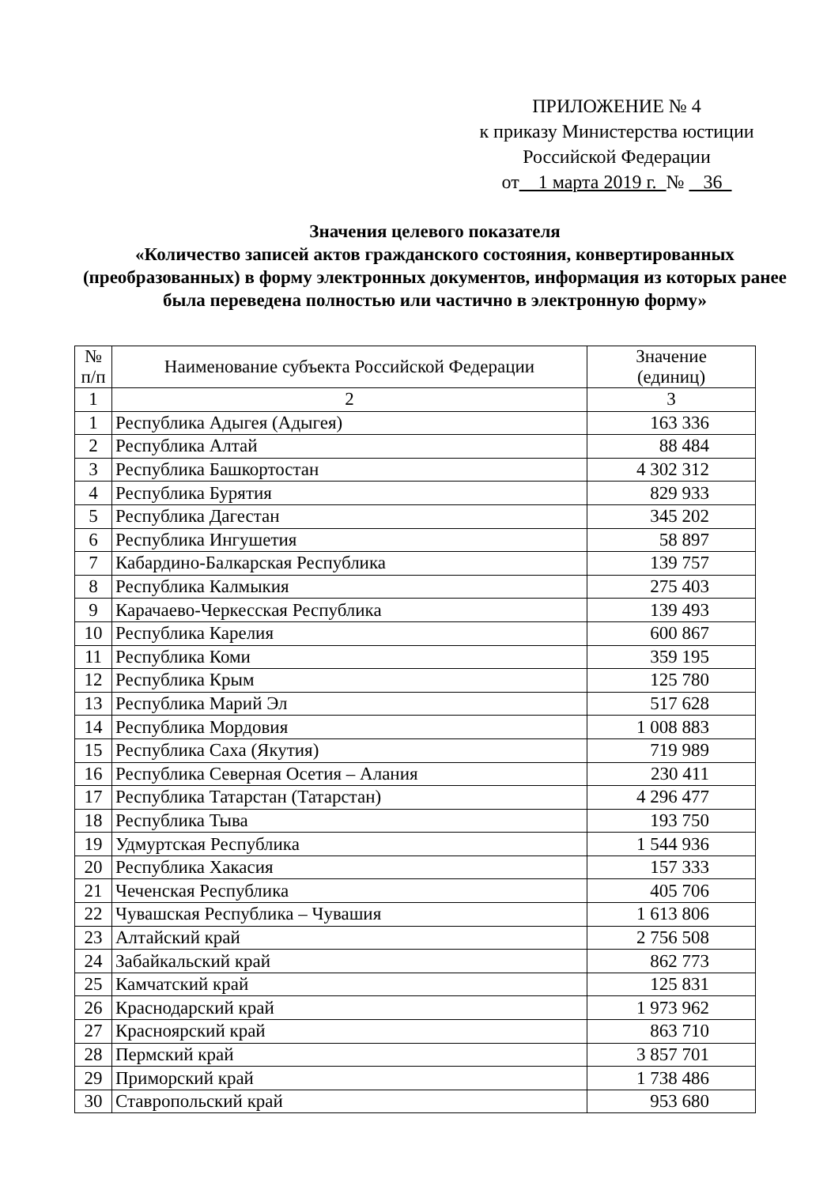ПРИЛОЖЕНИЕ № 4
к приказу Министерства юстиции
Российской Федерации
от 1 марта 2019 г. № 36
Значения целевого показателя
«Количество записей актов гражданского состояния, конвертированных (преобразованных) в форму электронных документов, информация из которых ранее была переведена полностью или частично в электронную форму»
| № п/п | Наименование субъекта Российской Федерации | Значение (единиц) |
| --- | --- | --- |
| 1 | 2 | 3 |
| 1 | Республика Адыгея (Адыгея) | 163 336 |
| 2 | Республика Алтай | 88 484 |
| 3 | Республика Башкортостан | 4 302 312 |
| 4 | Республика Бурятия | 829 933 |
| 5 | Республика Дагестан | 345 202 |
| 6 | Республика Ингушетия | 58 897 |
| 7 | Кабардино-Балкарская Республика | 139 757 |
| 8 | Республика Калмыкия | 275 403 |
| 9 | Карачаево-Черкесская Республика | 139 493 |
| 10 | Республика Карелия | 600 867 |
| 11 | Республика Коми | 359 195 |
| 12 | Республика Крым | 125 780 |
| 13 | Республика Марий Эл | 517 628 |
| 14 | Республика Мордовия | 1 008 883 |
| 15 | Республика Саха (Якутия) | 719 989 |
| 16 | Республика Северная Осетия – Алания | 230 411 |
| 17 | Республика Татарстан (Татарстан) | 4 296 477 |
| 18 | Республика Тыва | 193 750 |
| 19 | Удмуртская Республика | 1 544 936 |
| 20 | Республика Хакасия | 157 333 |
| 21 | Чеченская Республика | 405 706 |
| 22 | Чувашская Республика – Чувашия | 1 613 806 |
| 23 | Алтайский край | 2 756 508 |
| 24 | Забайкальский край | 862 773 |
| 25 | Камчатский край | 125 831 |
| 26 | Краснодарский край | 1 973 962 |
| 27 | Красноярский край | 863 710 |
| 28 | Пермский край | 3 857 701 |
| 29 | Приморский край | 1 738 486 |
| 30 | Ставропольский край | 953 680 |